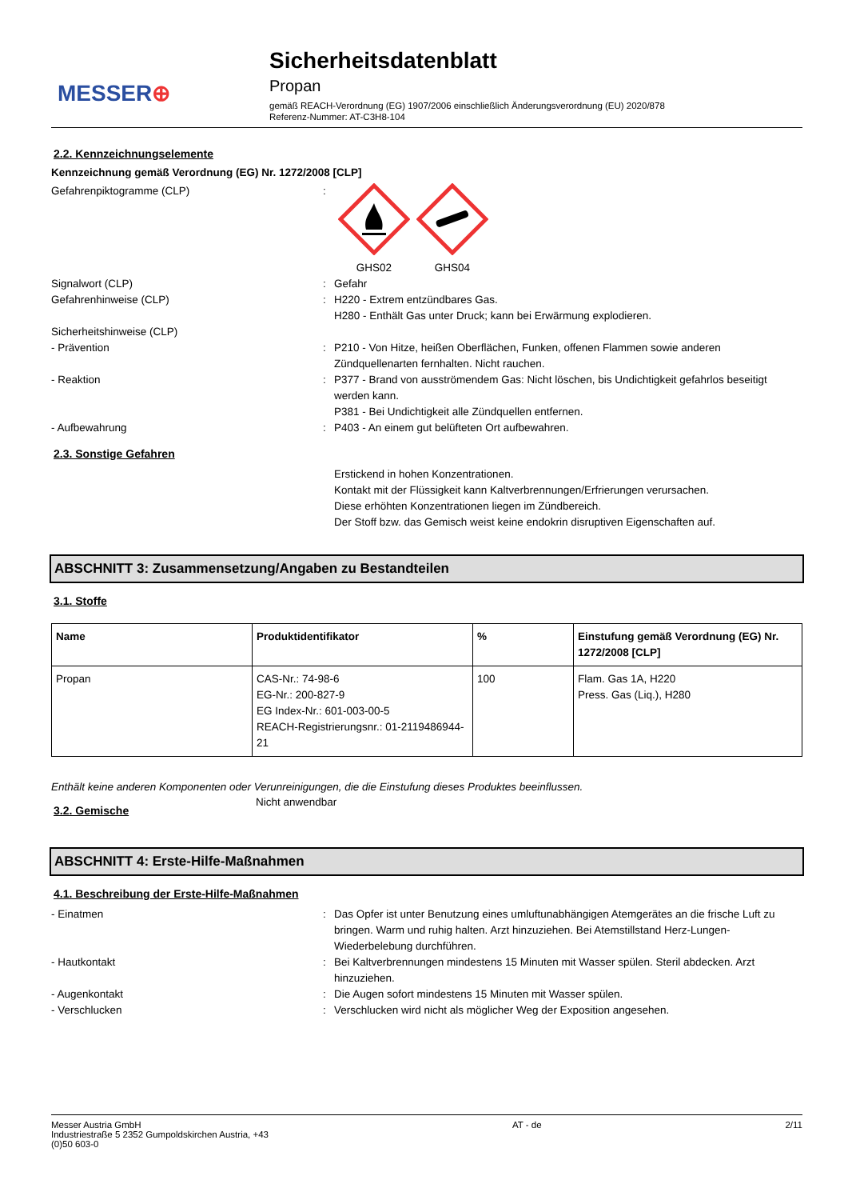MESSER⊕
Sicherheitsdatenblatt
Propan
gemäß REACH-Verordnung (EG) 1907/2006 einschließlich Änderungsverordnung (EU) 2020/878
Referenz-Nummer: AT-C3H8-104
2.2. Kennzeichnungselemente
Kennzeichnung gemäß Verordnung (EG) Nr. 1272/2008 [CLP]
Gefahrenpiktogramme (CLP) :
GHS02
GHS04
Signalwort (CLP) : Gefahr
Gefahrenhinweise (CLP) : H220 - Extrem entzündbares Gas.
H280 - Enthält Gas unter Druck; kann bei Erwärmung explodieren.
Sicherheitshinweise (CLP)
- Prävention : P210 - Von Hitze, heißen Oberflächen, Funken, offenen Flammen sowie anderen Zündquellenarten fernhalten. Nicht rauchen.
- Reaktion : P377 - Brand von ausströmendem Gas: Nicht löschen, bis Undichtigkeit gefahrlos beseitigt werden kann.
P381 - Bei Undichtigkeit alle Zündquellen entfernen.
- Aufbewahrung : P403 - An einem gut belüfteten Ort aufbewahren.
2.3. Sonstige Gefahren
Erstickend in hohen Konzentrationen.
Kontakt mit der Flüssigkeit kann Kaltverbrennungen/Erfrierungen verursachen.
Diese erhöhten Konzentrationen liegen im Zündbereich.
Der Stoff bzw. das Gemisch weist keine endokrin disruptiven Eigenschaften auf.
ABSCHNITT 3: Zusammensetzung/Angaben zu Bestandteilen
3.1. Stoffe
| Name | Produktidentifikator | % | Einstufung gemäß Verordnung (EG) Nr. 1272/2008 [CLP] |
| --- | --- | --- | --- |
| Propan | CAS-Nr.: 74-98-6 EG-Nr.: 200-827-9 EG Index-Nr.: 601-003-00-5 REACH-Registrierungsnr.: 01-2119486944-21 | 100 | Flam. Gas 1A, H220 Press. Gas (Liq.), H280 |
Enthält keine anderen Komponenten oder Verunreinigungen, die die Einstufung dieses Produktes beeinflussen.
3.2. Gemische
Nicht anwendbar
ABSCHNITT 4: Erste-Hilfe-Maßnahmen
4.1. Beschreibung der Erste-Hilfe-Maßnahmen
- Einatmen : Das Opfer ist unter Benutzung eines umluftunabhängigen Atemgerätes an die frische Luft zu bringen. Warm und ruhig halten. Arzt hinzuziehen. Bei Atemstillstand Herz-Lungen-Wiederbelebung durchführen.
- Hautkontakt : Bei Kaltverbrennungen mindestens 15 Minuten mit Wasser spülen. Steril abdecken. Arzt hinzuziehen.
- Augenkontakt : Die Augen sofort mindestens 15 Minuten mit Wasser spülen.
- Verschlucken : Verschlucken wird nicht als möglicher Weg der Exposition angesehen.
Messer Austria GmbH
Industriestraße 5 2352 Gumpoldskirchen Austria, +43
(0)50 603-0
AT - de 2/11